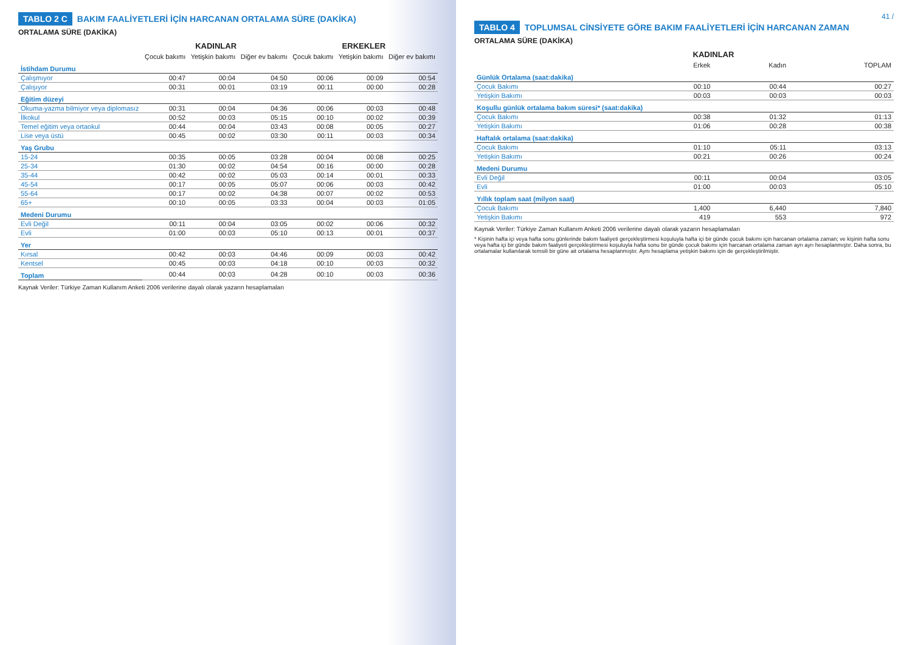TABLO 2 C BAKIM FAALİYETLERİ İÇİN HARCANAN ORTALAMA SÜRE (DAKİKA)
ORTALAMA SÜRE (DAKİKA)
| | KADINLAR | | | ERKEKLER | | |
| --- | --- | --- | --- | --- | --- | --- |
| | Çocuk bakımı | Yetişkin bakımı | Diğer ev bakımı | Çocuk bakımı | Yetişkin bakımı | Diğer ev bakımı |
| İstihdam Durumu | | | | | | |
| Çalışmıyor | 00:47 | 00:04 | 04:50 | 00:06 | 00:09 | 00:54 |
| Çalışıyor | 00:31 | 00:01 | 03:19 | 00:11 | 00:00 | 00:28 |
| Eğitim düzeyi | | | | | | |
| Okuma-yazma bilmiyor veya diplomasız | 00:31 | 00:04 | 04:36 | 00:06 | 00:03 | 00:48 |
| İlkokul | 00:52 | 00:03 | 05:15 | 00:10 | 00:02 | 00:39 |
| Temel eğitim veya ortaokul | 00:44 | 00:04 | 03:43 | 00:08 | 00:05 | 00:27 |
| Lise veya üstü | 00:45 | 00:02 | 03:30 | 00:11 | 00:03 | 00:34 |
| Yaş Grubu | | | | | | |
| 15-24 | 00:35 | 00:05 | 03:28 | 00:04 | 00:08 | 00:25 |
| 25-34 | 01:30 | 00:02 | 04:54 | 00:16 | 00:00 | 00:28 |
| 35-44 | 00:42 | 00:02 | 05:03 | 00:14 | 00:01 | 00:33 |
| 45-54 | 00:17 | 00:05 | 05:07 | 00:06 | 00:03 | 00:42 |
| 55-64 | 00:17 | 00:02 | 04:38 | 00:07 | 00:02 | 00:53 |
| 65+ | 00:10 | 00:05 | 03:33 | 00:04 | 00:03 | 01:05 |
| Medeni Durumu | | | | | | |
| Evli Değil | 00:11 | 00:04 | 03:05 | 00:02 | 00:06 | 00:32 |
| Evli | 01:00 | 00:03 | 05:10 | 00:13 | 00:01 | 00:37 |
| Yer | | | | | | |
| Kırsal | 00:42 | 00:03 | 04:46 | 00:09 | 00:03 | 00:42 |
| Kentsel | 00:45 | 00:03 | 04:18 | 00:10 | 00:03 | 00:32 |
| Toplam | 00:44 | 00:03 | 04:28 | 00:10 | 00:03 | 00:36 |
Kaynak Veriler: Türkiye Zaman Kullanım Anketi 2006 verilerine dayalı olarak yazarın hesaplamaları
41 /
TABLO 4 TOPLUMSAL CİNSİYETE GÖRE BAKIM FAALİYETLERİ İÇİN HARCANAN ZAMAN
ORTALAMA SÜRE (DAKİKA)
| | KADINLAR | | |
| --- | --- | --- | --- |
| | Erkek | Kadın | TOPLAM |
| Günlük Ortalama (saat:dakika) | | | |
| Çocuk Bakımı | 00:10 | 00:44 | 00:27 |
| Yetişkin Bakımı | 00:03 | 00:03 | 00:03 |
| Koşullu günlük ortalama bakım süresi* (saat:dakika) | | | |
| Çocuk Bakımı | 00:38 | 01:32 | 01:13 |
| Yetişkin Bakımı | 01:06 | 00:28 | 00:38 |
| Haftalık ortalama (saat:dakika) | | | |
| Çocuk Bakımı | 01:10 | 05:11 | 03:13 |
| Yetişkin Bakımı | 00:21 | 00:26 | 00:24 |
| Medeni Durumu | | | |
| Evli Değil | 00:11 | 00:04 | 03:05 |
| Evli | 01:00 | 00:03 | 05:10 |
| Yıllık toplam saat (milyon saat) | | | |
| Çocuk Bakımı | 1,400 | 6,440 | 7,840 |
| Yetişkin Bakımı | 419 | 553 | 972 |
Kaynak Veriler: Türkiye Zaman Kullanım Anketi 2006 verilerine dayalı olarak yazarın hesaplamaları
* Kişinin hafta içi veya hafta sonu günlerinde bakım faaliyeti gerçekleştirmesi koşuluyla hafta içi bir günde çocuk bakımı için harcanan ortalama zaman; ve kişinin hafta sonu veya hafta içi bir günde bakım faaliyeti gerçekleştirmesi koşuluyla hafta sonu bir günde çocuk bakımı için harcanan ortalama zaman ayrı ayrı hesaplanmıştır. Daha sonra, bu ortalamalar kullanılarak temsili bir güne ait ortalama hesaplanmıştır. Aynı hesaplama yetişkin bakımı için de gerçekleştirilmiştir.